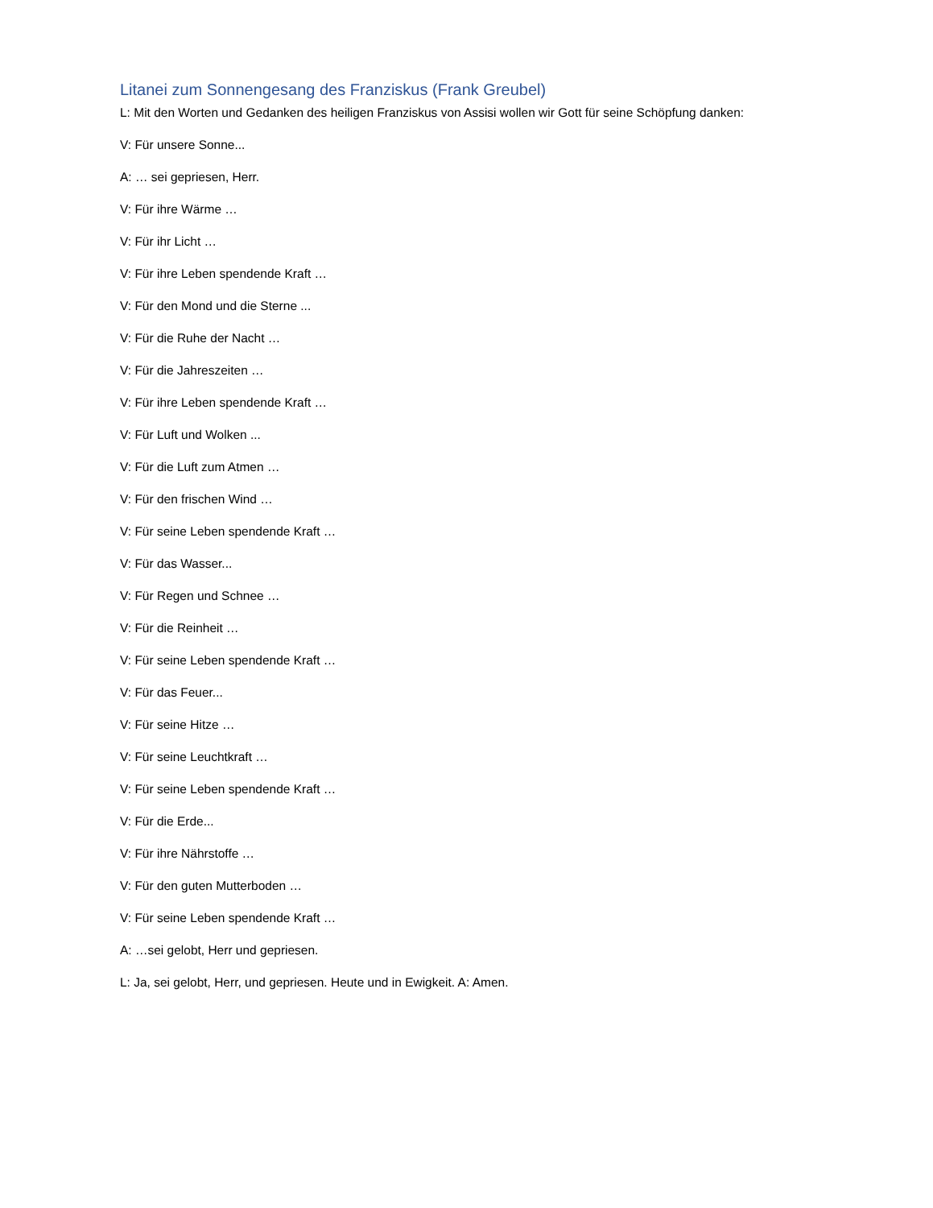Litanei zum Sonnengesang des Franziskus (Frank Greubel)
L: Mit den Worten und Gedanken des heiligen Franziskus von Assisi wollen wir Gott für seine Schöpfung danken:
V: Für unsere Sonne...
A: … sei gepriesen, Herr.
V: Für ihre Wärme …
V: Für ihr Licht …
V: Für ihre Leben spendende Kraft …
V: Für den Mond und die Sterne ...
V: Für die Ruhe der Nacht …
V: Für die Jahreszeiten …
V: Für ihre Leben spendende Kraft …
V: Für Luft und Wolken ...
V: Für die Luft zum Atmen …
V: Für den frischen Wind …
V: Für seine Leben spendende Kraft …
V: Für das Wasser...
V: Für Regen und Schnee …
V: Für die Reinheit …
V: Für seine Leben spendende Kraft …
V: Für das Feuer...
V: Für seine Hitze …
V: Für seine Leuchtkraft …
V: Für seine Leben spendende Kraft …
V: Für die Erde...
V: Für ihre Nährstoffe …
V: Für den guten Mutterboden …
V: Für seine Leben spendende Kraft …
A: …sei gelobt, Herr und gepriesen.
L: Ja, sei gelobt, Herr, und gepriesen. Heute und in Ewigkeit. A: Amen.